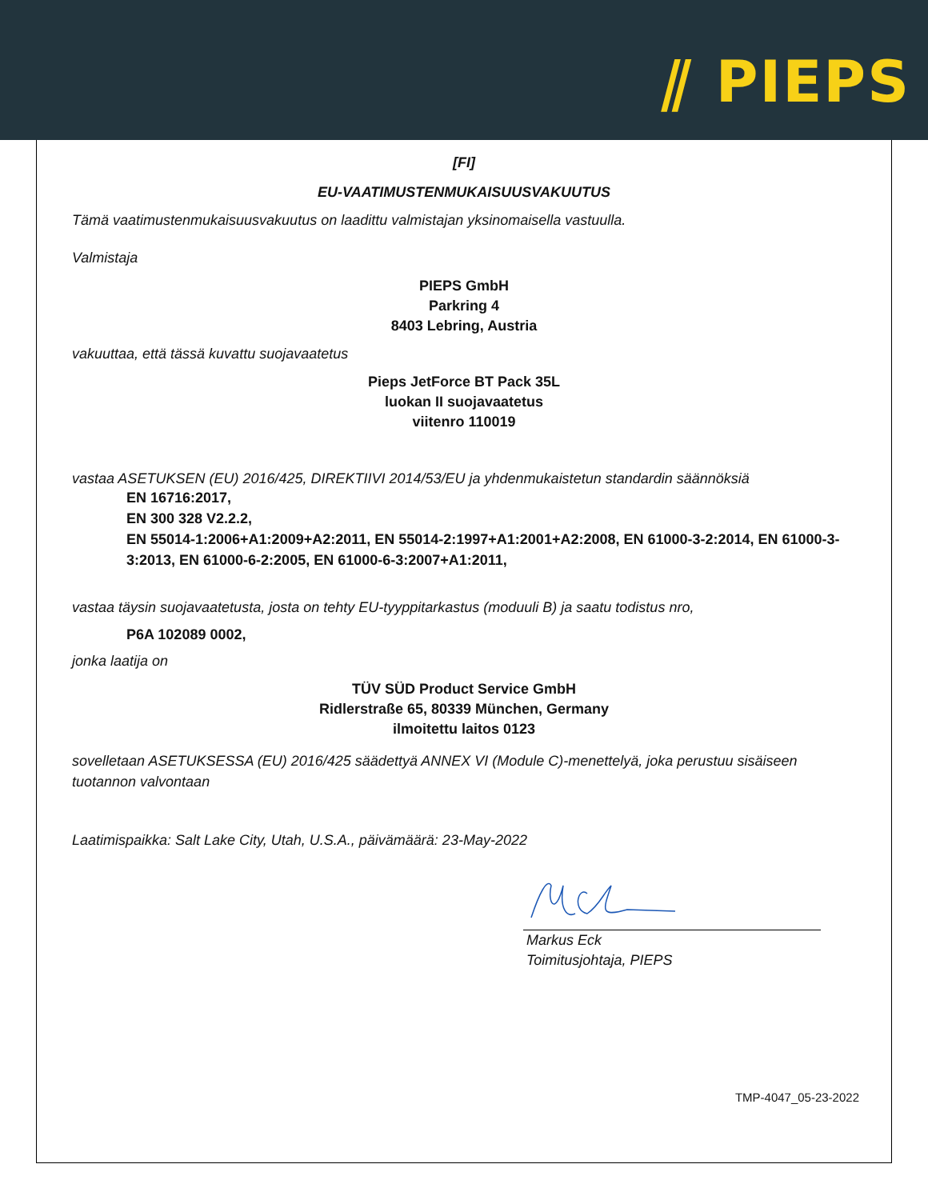⫽ PIEPS
[FI]
EU-VAATIMUSTENMUKAISUUSVAKUUTUS
Tämä vaatimustenmukaisuusvakuutus on laadittu valmistajan yksinomaisella vastuulla.
Valmistaja
PIEPS GmbH
Parkring 4
8403 Lebring, Austria
vakuuttaa, että tässä kuvattu suojavaatetus
Pieps JetForce BT Pack 35L
luokan II suojavaatetus
viitenro 110019
vastaa ASETUKSEN (EU) 2016/425, DIREKTIIVI 2014/53/EU ja yhdenmukaistetun standardin säännöksiä
EN 16716:2017,
EN 300 328 V2.2.2,
EN 55014-1:2006+A1:2009+A2:2011, EN 55014-2:1997+A1:2001+A2:2008, EN 61000-3-2:2014, EN 61000-3-3:2013, EN 61000-6-2:2005, EN 61000-6-3:2007+A1:2011,
vastaa täysin suojavaatetusta, josta on tehty EU-tyyppitarkastus (moduuli B) ja saatu todistus nro,
P6A 102089 0002,
jonka laatija on
TÜV SÜD Product Service GmbH
Ridlerstraße 65, 80339 München, Germany
ilmoitettu laitos 0123
sovelletaan ASETUKSESSA (EU) 2016/425 säädettyä ANNEX VI (Module C)-menettelyä, joka perustuu sisäiseen tuotannon valvontaan
Laatimispaikka: Salt Lake City, Utah, U.S.A., päivämäärä: 23-May-2022
Markus Eck
Toimitusjohtaja, PIEPS
TMP-4047_05-23-2022